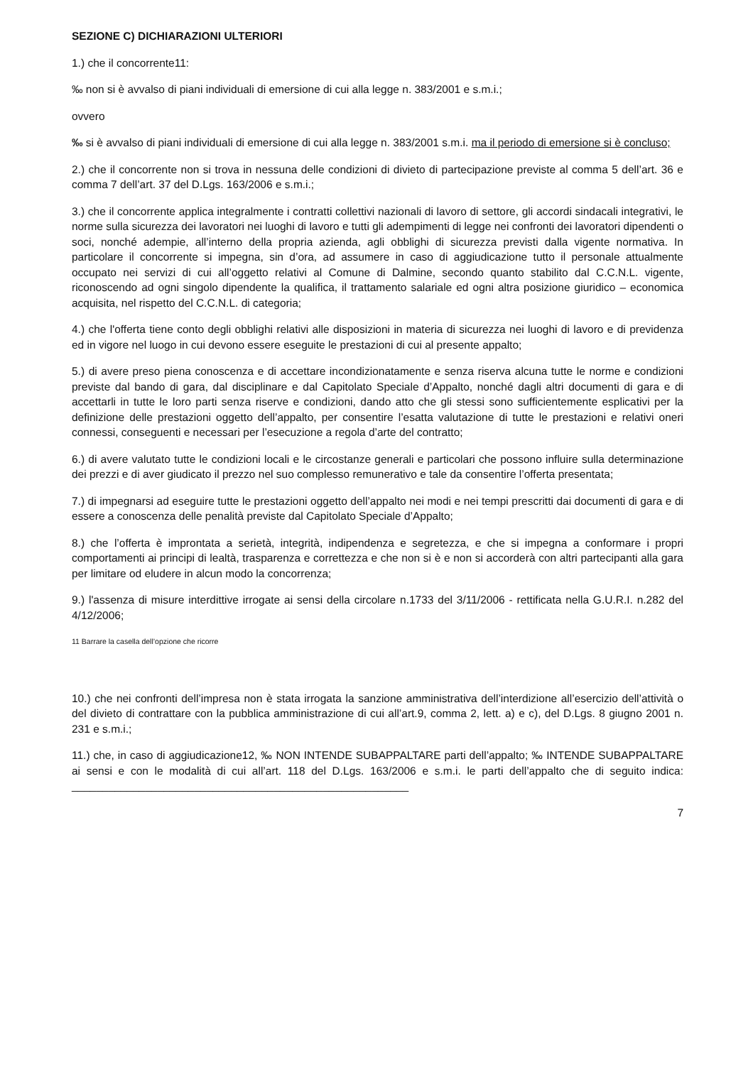SEZIONE C) DICHIARAZIONI ULTERIORI
1.) che il concorrente11:
‰ non si è avvalso di piani individuali di emersione di cui alla legge n. 383/2001 e s.m.i.;
ovvero
‰ si è avvalso di piani individuali di emersione di cui alla legge n. 383/2001 s.m.i. ma il periodo di emersione si è concluso;
2.) che il concorrente non si trova in nessuna delle condizioni di divieto di partecipazione previste al comma 5 dell’art. 36 e comma 7 dell’art. 37 del D.Lgs. 163/2006 e s.m.i.;
3.) che il concorrente applica integralmente i contratti collettivi nazionali di lavoro di settore, gli accordi sindacali integrativi, le norme sulla sicurezza dei lavoratori nei luoghi di lavoro e tutti gli adempimenti di legge nei confronti dei lavoratori dipendenti o soci, nonché adempie, all’interno della propria azienda, agli obblighi di sicurezza previsti dalla vigente normativa. In particolare il concorrente si impegna, sin d’ora, ad assumere in caso di aggiudicazione tutto il personale attualmente occupato nei servizi di cui all’oggetto relativi al Comune di Dalmine, secondo quanto stabilito dal C.C.N.L. vigente, riconoscendo ad ogni singolo dipendente la qualifica, il trattamento salariale ed ogni altra posizione giuridico – economica acquisita, nel rispetto del C.C.N.L. di categoria;
4.) che l'offerta tiene conto degli obblighi relativi alle disposizioni in materia di sicurezza nei luoghi di lavoro e di previdenza ed in vigore nel luogo in cui devono essere eseguite le prestazioni di cui al presente appalto;
5.) di avere preso piena conoscenza e di accettare incondizionatamente e senza riserva alcuna tutte le norme e condizioni previste dal bando di gara, dal disciplinare e dal Capitolato Speciale d’Appalto, nonché dagli altri documenti di gara e di accettarli in tutte le loro parti senza riserve e condizioni, dando atto che gli stessi sono sufficientemente esplicativi per la definizione delle prestazioni oggetto dell’appalto, per consentire l’esatta valutazione di tutte le prestazioni e relativi oneri connessi, conseguenti e necessari per l’esecuzione a regola d’arte del contratto;
6.) di avere valutato tutte le condizioni locali e le circostanze generali e particolari che possono influire sulla determinazione dei prezzi e di aver giudicato il prezzo nel suo complesso remunerativo e tale da consentire l’offerta presentata;
7.) di impegnarsi ad eseguire tutte le prestazioni oggetto dell’appalto nei modi e nei tempi prescritti dai documenti di gara e di essere a conoscenza delle penalità previste dal Capitolato Speciale d’Appalto;
8.) che l’offerta è improntata a serietà, integrità, indipendenza e segretezza, e che si impegna a conformare i propri comportamenti ai principi di lealtà, trasparenza e correttezza e che non si è e non si accorderà con altri partecipanti alla gara per limitare od eludere in alcun modo la concorrenza;
9.) l'assenza di misure interdittive irrogate ai sensi della circolare n.1733 del 3/11/2006 - rettificata nella G.U.R.I. n.282 del 4/12/2006;
11 Barrare la casella dell’opzione che ricorre
10.) che nei confronti dell’impresa non è stata irrogata la sanzione amministrativa dell’interdizione all’esercizio dell’attività o del divieto di contrattare con la pubblica amministrazione di cui all’art.9, comma 2, lett. a) e c), del D.Lgs. 8 giugno 2001 n. 231 e s.m.i.;
11.) che, in caso di aggiudicazione12, ‰ NON INTENDE SUBAPPALTARE parti dell’appalto; ‰ INTENDE SUBAPPALTARE ai sensi e con le modalità di cui all’art. 118 del D.Lgs. 163/2006 e s.m.i. le parti dell’appalto che di seguito indica: _______________________________________________________
7